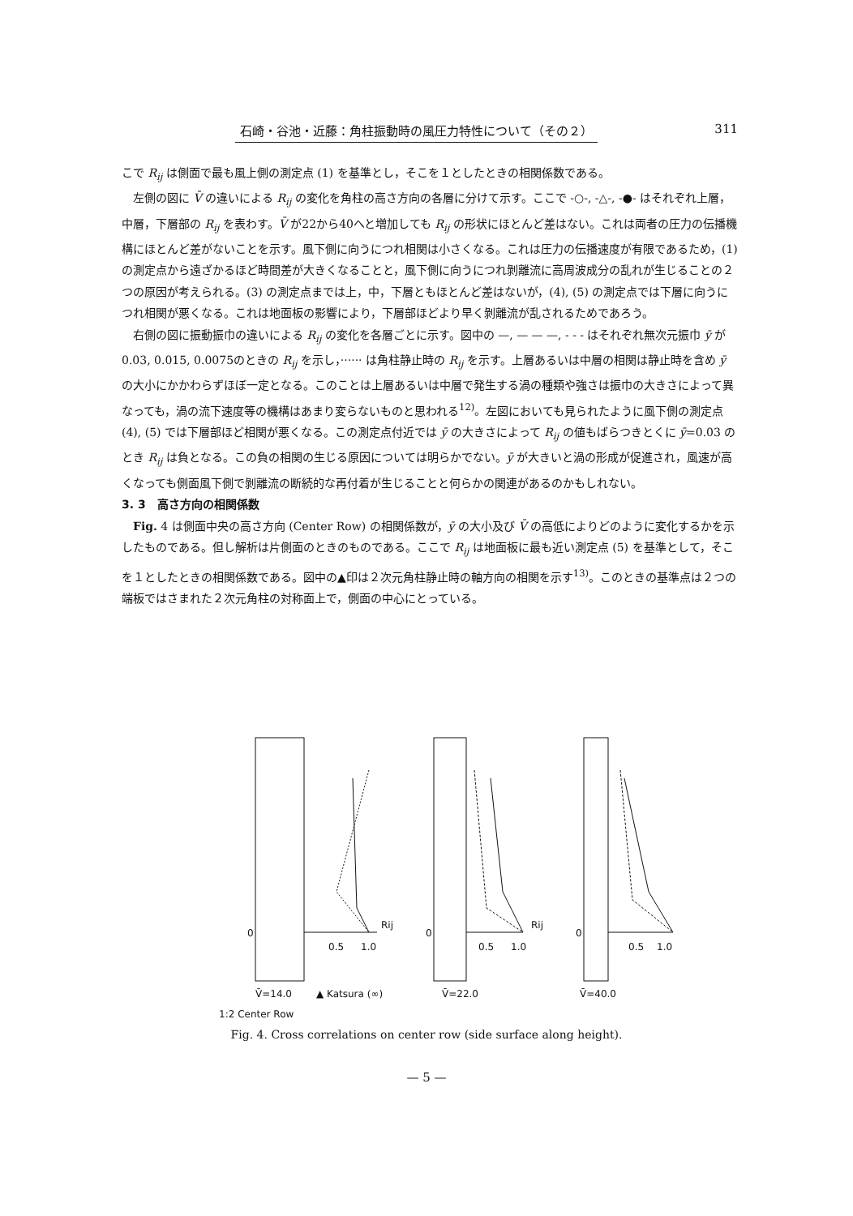石崎・谷池・近藤：角柱振動時の風圧力特性について（その２） 311
こで R<sub>ij</sub> は側面で最も風上側の測定点 (1) を基準とし，そこを１としたときの相関係数である。
左側の図に V̄ の違いによる R<sub>ij</sub> の変化を角柱の高さ方向の各層に分けて示す。ここで -○-, -△-, -●- はそれぞれ上層，中層，下層部の R<sub>ij</sub> を表わす。V̄ が22から40へと増加しても R<sub>ij</sub> の形状にほとんど差はない。これは両者の圧力の伝播機構にほとんど差がないことを示す。風下側に向うにつれ相関は小さくなる。これは圧力の伝播速度が有限であるため，(1) の測定点から遠ざかるほど時間差が大きくなることと，風下側に向うにつれ剝離流に高周波成分の乱れが生じることの２つの原因が考えられる。(3) の測定点までは上，中，下層ともほとんど差はないが，(4), (5) の測定点では下層に向うにつれ相関が悪くなる。これは地面板の影響により，下層部ほどより早く剝離流が乱されるためであろう。
右側の図に振動振巾の違いによる R<sub>ij</sub> の変化を各層ごとに示す。図中の —, — — —, - - - はそれぞれ無次元振巾 ȳ が0.03, 0.015, 0.0075のときの R<sub>ij</sub> を示し，······ は角柱静止時の R<sub>ij</sub> を示す。上層あるいは中層の相関は静止時を含め ȳ の大小にかかわらずほぼ一定となる。このことは上層あるいは中層で発生する渦の種類や強さは振巾の大きさによって異なっても，渦の流下速度等の機構はあまり変らないものと思われる<sup>12)</sup>。左図においても見られたように風下側の測定点 (4), (5) では下層部ほど相関が悪くなる。この測定点付近では ȳ の大きさによって R<sub>ij</sub> の値もばらつきとくに ȳ=0.03 のとき R<sub>ij</sub> は負となる。この負の相関の生じる原因については明らかでない。ȳ が大きいと渦の形成が促進され，風速が高くなっても側面風下側で剝離流の断続的な再付着が生じることと何らかの関連があるのかもしれない。
3. 3　高さ方向の相関係数
Fig. 4 は側面中央の高さ方向 (Center Row) の相関係数が，ȳ の大小及び V̄ の高低によりどのように変化するかを示したものである。但し解析は片側面のときのものである。ここで R<sub>ij</sub> は地面板に最も近い測定点 (5) を基準として，そこを１としたときの相関係数である。図中の▲印は２次元角柱静止時の軸方向の相関を示す<sup>13)</sup>。このときの基準点は２つの端板ではさまれた２次元角柱の対称面上で，側面の中心にとっている。
0
0.5
1.0
Rij
0
0.5
1.0
Rij
0
0.5
1.0
V̄=14.0
▲ Katsura (∞)
V̄=22.0
V̄=40.0
1:2 Center Row
Fig. 4. Cross correlations on center row (side surface along height).
— 5 —